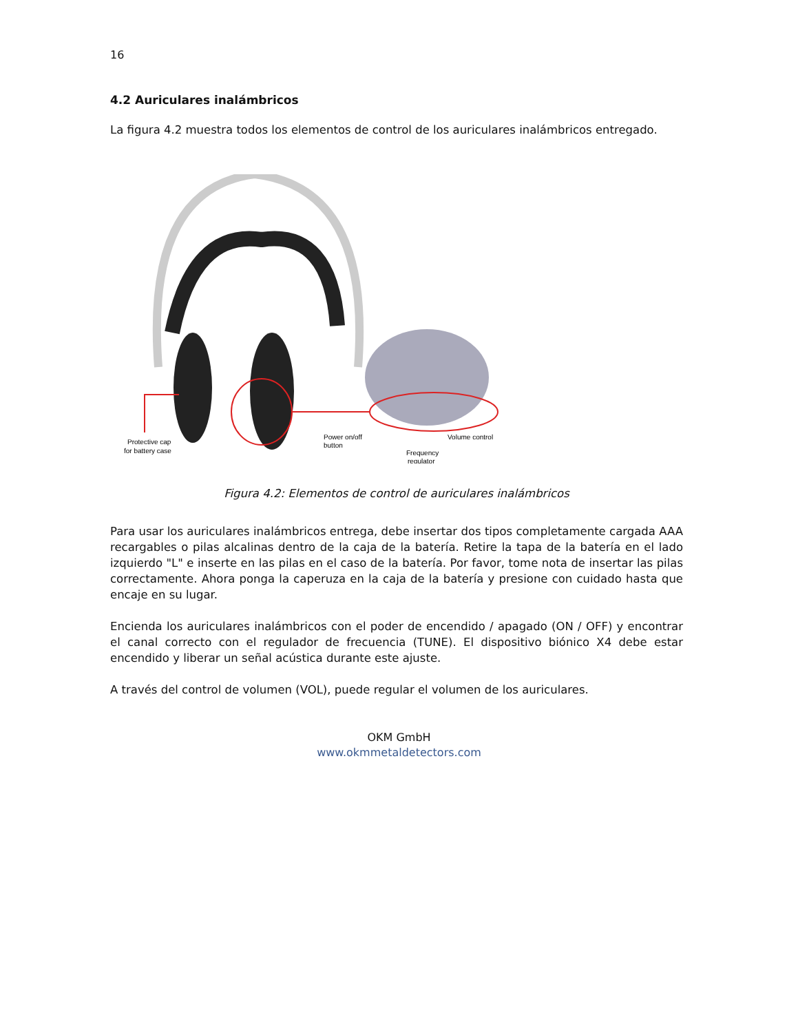16
4.2 Auriculares inalámbricos
La figura 4.2 muestra todos los elementos de control de los auriculares inalámbricos entregado.
Protective cap
for battery case
Power on/off
button
Volume control
Frequency
regulator
Figura 4.2: Elementos de control de auriculares inalámbricos
Para usar los auriculares inalámbricos entrega, debe insertar dos tipos completamente cargada AAA recargables o pilas alcalinas dentro de la caja de la batería. Retire la tapa de la batería en el lado izquierdo "L" e inserte en las pilas en el caso de la batería. Por favor, tome nota de insertar las pilas correctamente. Ahora ponga la caperuza en la caja de la batería y presione con cuidado hasta que encaje en su lugar.
Encienda los auriculares inalámbricos con el poder de encendido / apagado (ON / OFF) y encontrar el canal correcto con el regulador de frecuencia (TUNE). El dispositivo biónico X4 debe estar encendido y liberar un señal acústica durante este ajuste.
A través del control de volumen (VOL), puede regular el volumen de los auriculares.
OKM GmbH
www.okmmetaldetectors.com